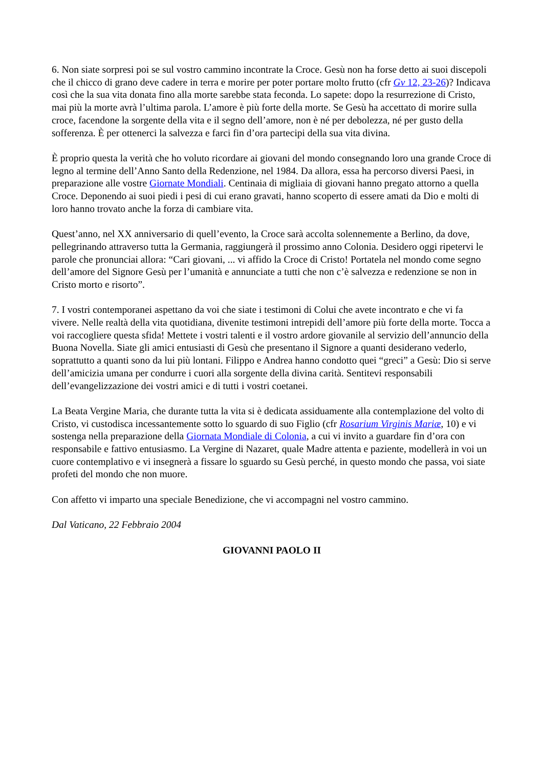6. Non siate sorpresi poi se sul vostro cammino incontrate la Croce. Gesù non ha forse detto ai suoi discepoli che il chicco di grano deve cadere in terra e morire per poter portare molto frutto (cfr Gv 12, 23-26)? Indicava così che la sua vita donata fino alla morte sarebbe stata feconda. Lo sapete: dopo la resurrezione di Cristo, mai più la morte avrà l’ultima parola. L’amore è più forte della morte. Se Gesù ha accettato di morire sulla croce, facendone la sorgente della vita e il segno dell’amore, non è né per debolezza, né per gusto della sofferenza. È per ottenerci la salvezza e farci fin d’ora partecipi della sua vita divina.
È proprio questa la verità che ho voluto ricordare ai giovani del mondo consegnando loro una grande Croce di legno al termine dell’Anno Santo della Redenzione, nel 1984. Da allora, essa ha percorso diversi Paesi, in preparazione alle vostre Giornate Mondiali. Centinaia di migliaia di giovani hanno pregato attorno a quella Croce. Deponendo ai suoi piedi i pesi di cui erano gravati, hanno scoperto di essere amati da Dio e molti di loro hanno trovato anche la forza di cambiare vita.
Quest’anno, nel XX anniversario di quell’evento, la Croce sarà accolta solennemente a Berlino, da dove, pellegrinando attraverso tutta la Germania, raggiungerà il prossimo anno Colonia. Desidero oggi ripetervi le parole che pronunciai allora: “Cari giovani, ... vi affido la Croce di Cristo! Portatela nel mondo come segno dell’amore del Signore Gesù per l’umanità e annunciate a tutti che non c’è salvezza e redenzione se non in Cristo morto e risorto”.
7. I vostri contemporanei aspettano da voi che siate i testimoni di Colui che avete incontrato e che vi fa vivere. Nelle realtà della vita quotidiana, divenite testimoni intrepidi dell’amore più forte della morte. Tocca a voi raccogliere questa sfida! Mettete i vostri talenti e il vostro ardore giovanile al servizio dell’annuncio della Buona Novella. Siate gli amici entusiasti di Gesù che presentano il Signore a quanti desiderano vederlo, soprattutto a quanti sono da lui più lontani. Filippo e Andrea hanno condotto quei “greci” a Gesù: Dio si serve dell’amicizia umana per condurre i cuori alla sorgente della divina carità. Sentitevi responsabili dell’evangelizzazione dei vostri amici e di tutti i vostri coetanei.
La Beata Vergine Maria, che durante tutta la vita si è dedicata assiduamente alla contemplazione del volto di Cristo, vi custodisca incessantemente sotto lo sguardo di suo Figlio (cfr Rosarium Virginis Mariæ, 10) e vi sostenga nella preparazione della Giornata Mondiale di Colonia, a cui vi invito a guardare fin d’ora con responsabile e fattivo entusiasmo. La Vergine di Nazaret, quale Madre attenta e paziente, modellerà in voi un cuore contemplativo e vi insegnerà a fissare lo sguardo su Gesù perché, in questo mondo che passa, voi siate profeti del mondo che non muore.
Con affetto vi imparto una speciale Benedizione, che vi accompagni nel vostro cammino.
Dal Vaticano, 22 Febbraio 2004
GIOVANNI PAOLO II